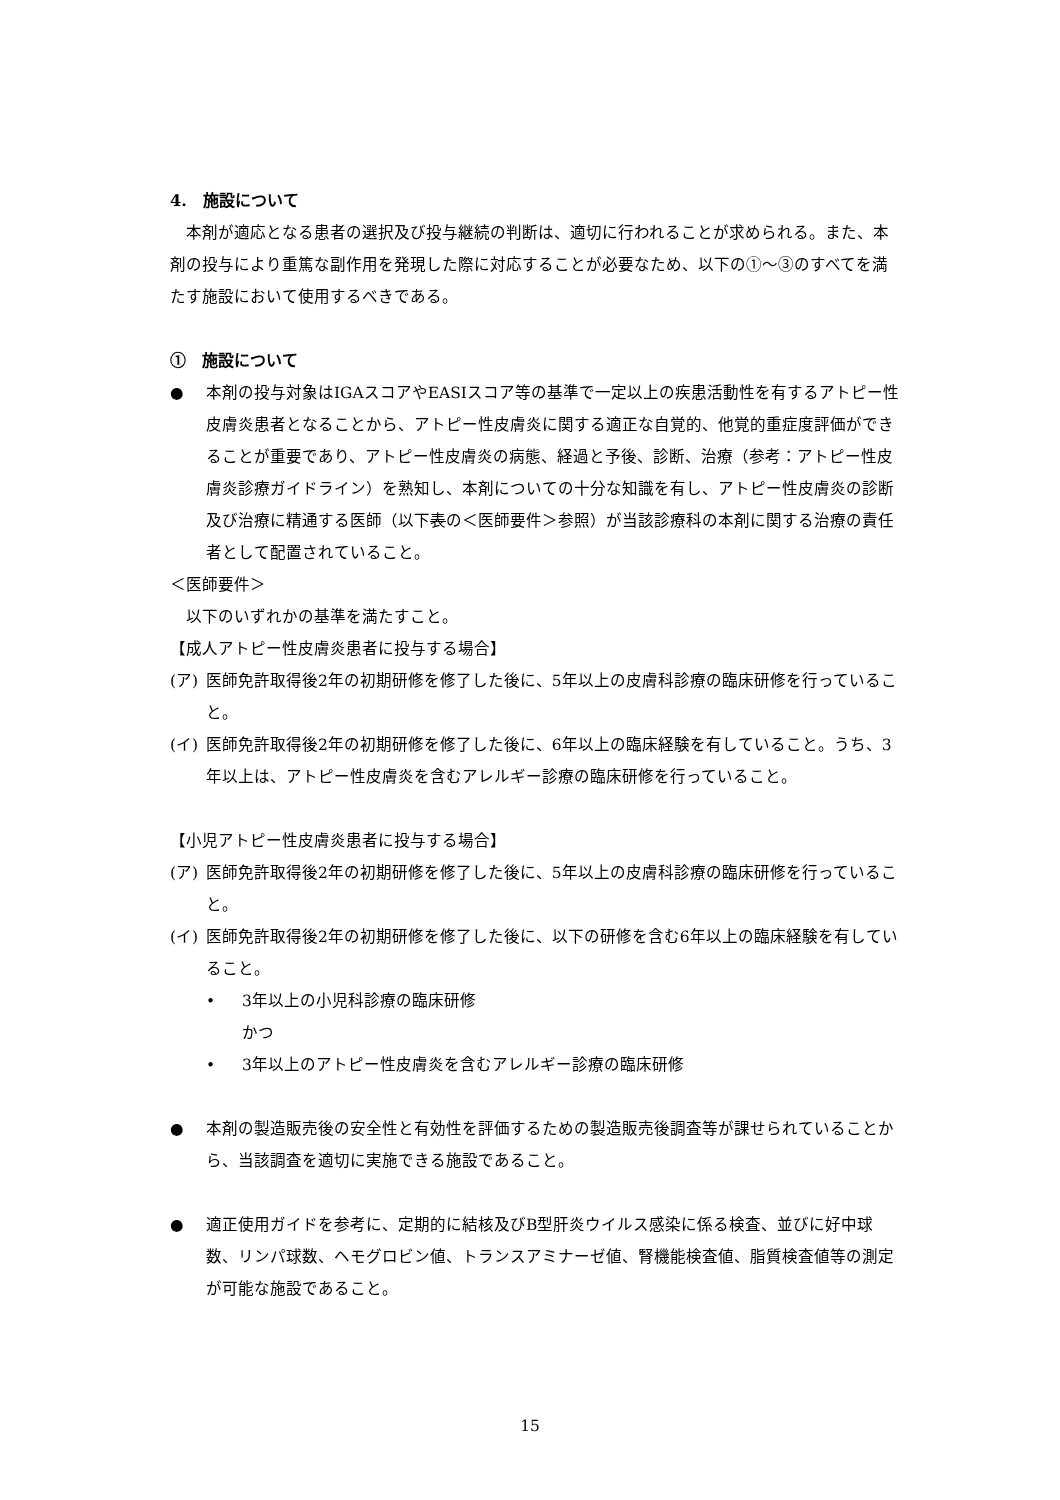4.　施設について
本剤が適応となる患者の選択及び投与継続の判断は、適切に行われることが求められる。また、本剤の投与により重篤な副作用を発現した際に対応することが必要なため、以下の①～③のすべてを満たす施設において使用するべきである。
①　施設について
● 本剤の投与対象はIGAスコアやEASIスコア等の基準で一定以上の疾患活動性を有するアトピー性皮膚炎患者となることから、アトピー性皮膚炎に関する適正な自覚的、他覚的重症度評価ができることが重要であり、アトピー性皮膚炎の病態、経過と予後、診断、治療（参考：アトピー性皮膚炎診療ガイドライン）を熟知し、本剤についての十分な知識を有し、アトピー性皮膚炎の診断及び治療に精通する医師（以下表の＜医師要件＞参照）が当該診療科の本剤に関する治療の責任者として配置されていること。
＜医師要件＞
以下のいずれかの基準を満たすこと。
【成人アトピー性皮膚炎患者に投与する場合】
(ア) 医師免許取得後2年の初期研修を修了した後に、5年以上の皮膚科診療の臨床研修を行っていること。
(イ) 医師免許取得後2年の初期研修を修了した後に、6年以上の臨床経験を有していること。うち、3年以上は、アトピー性皮膚炎を含むアレルギー診療の臨床研修を行っていること。
【小児アトピー性皮膚炎患者に投与する場合】
(ア) 医師免許取得後2年の初期研修を修了した後に、5年以上の皮膚科診療の臨床研修を行っていること。
(イ) 医師免許取得後2年の初期研修を修了した後に、以下の研修を含む6年以上の臨床経験を有していること。
• 3年以上の小児科診療の臨床研修
かつ
• 3年以上のアトピー性皮膚炎を含むアレルギー診療の臨床研修
● 本剤の製造販売後の安全性と有効性を評価するための製造販売後調査等が課せられていることから、当該調査を適切に実施できる施設であること。
● 適正使用ガイドを参考に、定期的に結核及びB型肝炎ウイルス感染に係る検査、並びに好中球数、リンパ球数、ヘモグロビン値、トランスアミナーゼ値、腎機能検査値、脂質検査値等の測定が可能な施設であること。
15